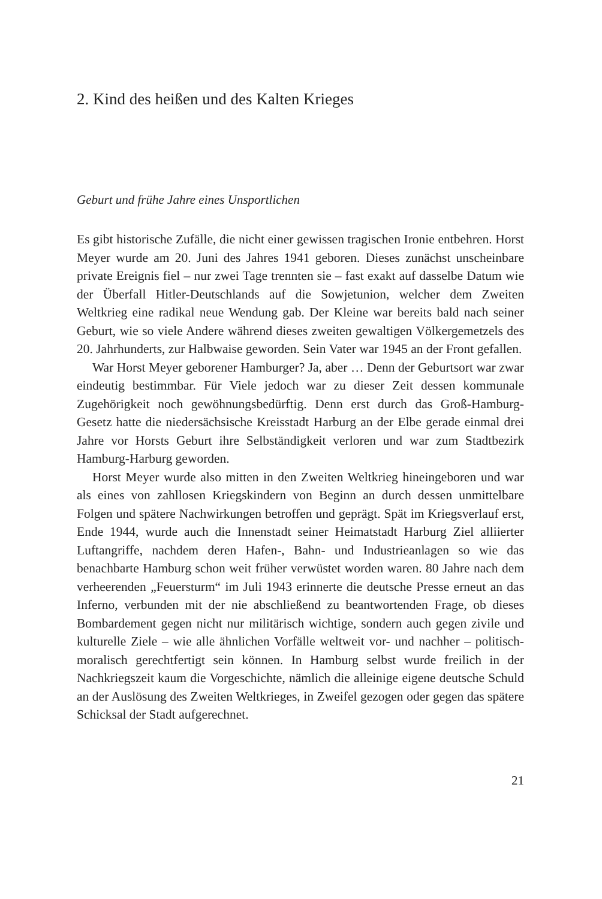2. Kind des heißen und des Kalten Krieges
Geburt und frühe Jahre eines Unsportlichen
Es gibt historische Zufälle, die nicht einer gewissen tragischen Ironie entbehren. Horst Meyer wurde am 20. Juni des Jahres 1941 geboren. Dieses zunächst unscheinbare private Ereignis fiel – nur zwei Tage trennten sie – fast exakt auf dasselbe Datum wie der Überfall Hitler-Deutschlands auf die Sowjetunion, welcher dem Zweiten Weltkrieg eine radikal neue Wendung gab. Der Kleine war bereits bald nach seiner Geburt, wie so viele Andere während dieses zweiten gewaltigen Völkergemetzels des 20. Jahrhunderts, zur Halbwaise geworden. Sein Vater war 1945 an der Front gefallen.
War Horst Meyer geborener Hamburger? Ja, aber … Denn der Geburtsort war zwar eindeutig bestimmbar. Für Viele jedoch war zu dieser Zeit dessen kommunale Zugehörigkeit noch gewöhnungsbedürftig. Denn erst durch das Groß-Hamburg-Gesetz hatte die niedersächsische Kreisstadt Harburg an der Elbe gerade einmal drei Jahre vor Horsts Geburt ihre Selbständigkeit verloren und war zum Stadtbezirk Hamburg-Harburg geworden.
Horst Meyer wurde also mitten in den Zweiten Weltkrieg hineingeboren und war als eines von zahllosen Kriegskindern von Beginn an durch dessen unmittelbare Folgen und spätere Nachwirkungen betroffen und geprägt. Spät im Kriegsverlauf erst, Ende 1944, wurde auch die Innenstadt seiner Heimatstadt Harburg Ziel alliierter Luftangriffe, nachdem deren Hafen-, Bahn- und Industrieanlagen so wie das benachbarte Hamburg schon weit früher verwüstet worden waren. 80 Jahre nach dem verheerenden „Feuersturm“ im Juli 1943 erinnerte die deutsche Presse erneut an das Inferno, verbunden mit der nie abschließend zu beantwortenden Frage, ob dieses Bombardement gegen nicht nur militärisch wichtige, sondern auch gegen zivile und kulturelle Ziele – wie alle ähnlichen Vorfälle weltweit vor- und nachher – politisch-moralisch gerechtfertigt sein können. In Hamburg selbst wurde freilich in der Nachkriegszeit kaum die Vorgeschichte, nämlich die alleinige eigene deutsche Schuld an der Auslösung des Zweiten Weltkrieges, in Zweifel gezogen oder gegen das spätere Schicksal der Stadt aufgerechnet.
21